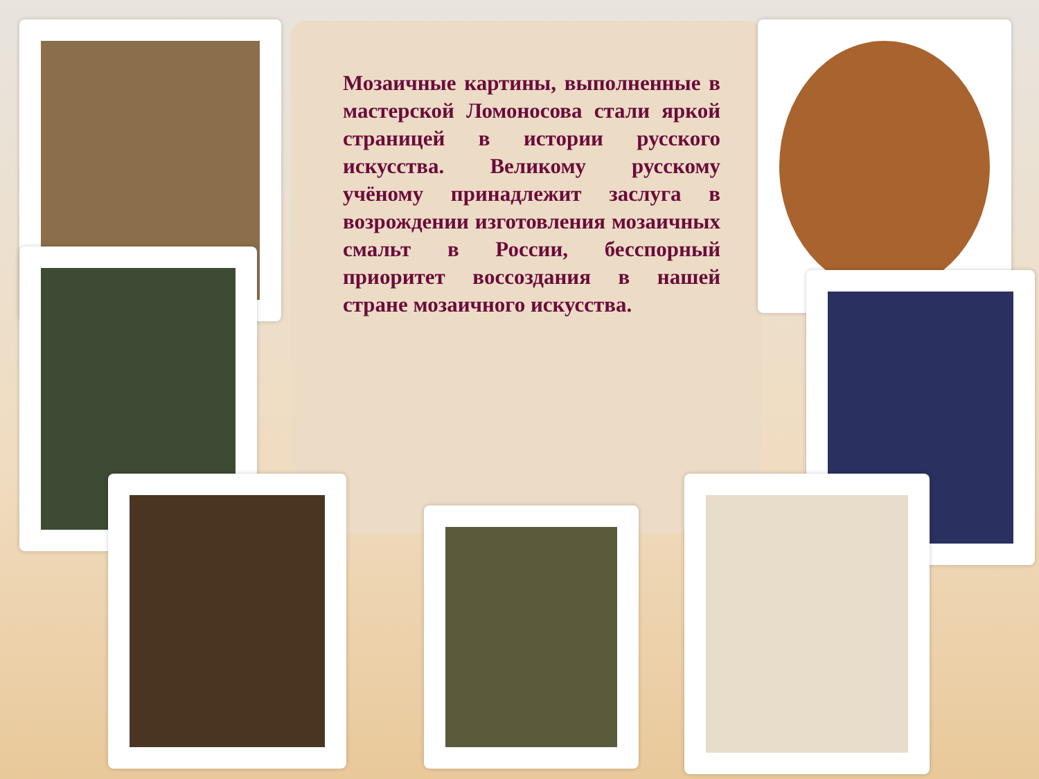Мозаичные картины, выполненные в мастерской Ломоносова стали яркой страницей в истории русского искусства. Великому русскому учёному принадлежит заслуга в возрождении изготовления мозаичных смальт в России, бесспорный приоритет воссоздания в нашей стране мозаичного искусства.